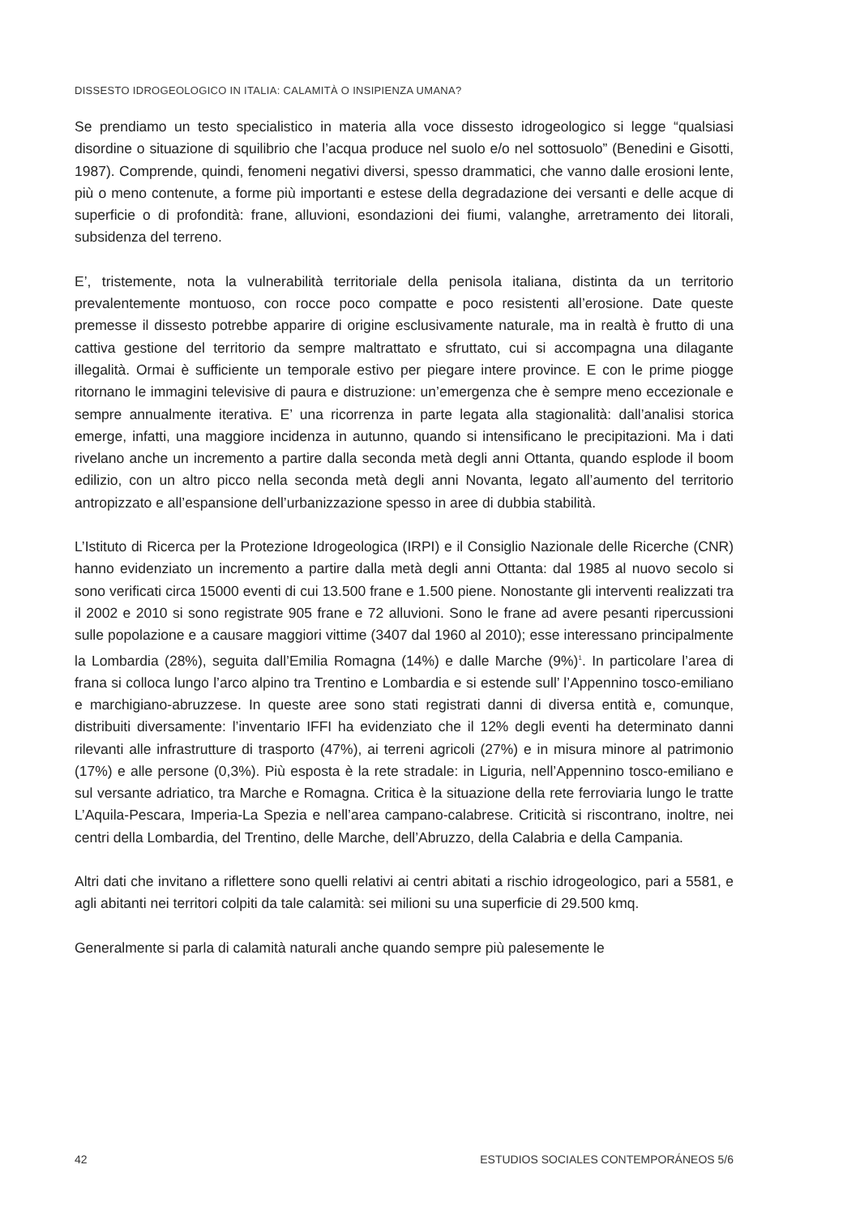DISSESTO IDROGEOLOGICO IN ITALIA: CALAMITÀ O INSIPIENZA UMANA?
Se prendiamo un testo specialistico in materia alla voce dissesto idrogeologico si legge “qualsiasi disordine o situazione di squilibrio che l’acqua produce nel suolo e/o nel sottosuolo” (Benedini e Gisotti, 1987). Comprende, quindi, fenomeni negativi diversi, spesso drammatici, che vanno dalle erosioni lente, più o meno contenute, a forme più importanti e estese della degradazione dei versanti e delle acque di superficie o di profondità: frane, alluvioni, esondazioni dei fiumi, valanghe, arretramento dei litorali, subsidenza del terreno.
E’, tristemente, nota la vulnerabilità territoriale della penisola italiana, distinta da un territorio prevalentemente montuoso, con rocce poco compatte e poco resistenti all’erosione. Date queste premesse il dissesto potrebbe apparire di origine esclusivamente naturale, ma in realtà è frutto di una cattiva gestione del territorio da sempre maltrattato e sfruttato, cui si accompagna una dilagante illegalità. Ormai è sufficiente un temporale estivo per piegare intere province. E con le prime piogge ritornano le immagini televisive di paura e distruzione: un’emergenza che è sempre meno eccezionale e sempre annualmente iterativa. E’ una ricorrenza in parte legata alla stagionalità: dall’analisi storica emerge, infatti, una maggiore incidenza in autunno, quando si intensificano le precipitazioni. Ma i dati rivelano anche un incremento a partire dalla seconda metà degli anni Ottanta, quando esplode il boom edilizio, con un altro picco nella seconda metà degli anni Novanta, legato all’aumento del territorio antropizzato e all’espansione dell’urbanizzazione spesso in aree di dubbia stabilità.
L’Istituto di Ricerca per la Protezione Idrogeologica (IRPI) e il Consiglio Nazionale delle Ricerche (CNR) hanno evidenziato un incremento a partire dalla metà degli anni Ottanta: dal 1985 al nuovo secolo si sono verificati circa 15000 eventi di cui 13.500 frane e 1.500 piene. Nonostante gli interventi realizzati tra il 2002 e 2010 si sono registrate 905 frane e 72 alluvioni. Sono le frane ad avere pesanti ripercussioni sulle popolazione e a causare maggiori vittime (3407 dal 1960 al 2010); esse interessano principalmente la Lombardia (28%), seguita dall’Emilia Romagna (14%) e dalle Marche (9%)<sup>1</sup>. In particolare l’area di frana si colloca lungo l’arco alpino tra Trentino e Lombardia e si estende sull’ l’Appennino tosco-emiliano e marchigiano-abruzzese. In queste aree sono stati registrati danni di diversa entità e, comunque, distribuiti diversamente: l’inventario IFFI ha evidenziato che il 12% degli eventi ha determinato danni rilevanti alle infrastrutture di trasporto (47%), ai terreni agricoli (27%) e in misura minore al patrimonio (17%) e alle persone (0,3%). Più esposta è la rete stradale: in Liguria, nell’Appennino tosco-emiliano e sul versante adriatico, tra Marche e Romagna. Critica è la situazione della rete ferroviaria lungo le tratte L’Aquila-Pescara, Imperia-La Spezia e nell’area campano-calabrese. Criticità si riscontrano, inoltre, nei centri della Lombardia, del Trentino, delle Marche, dell’Abruzzo, della Calabria e della Campania.
Altri dati che invitano a riflettere sono quelli relativi ai centri abitati a rischio idrogeologico, pari a 5581, e agli abitanti nei territori colpiti da tale calamità: sei milioni su una superficie di 29.500 kmq.
Generalmente si parla di calamità naturali anche quando sempre più palesemente le
42 ESTUDIOS SOCIALES CONTEMPORÁNEOS 5/6